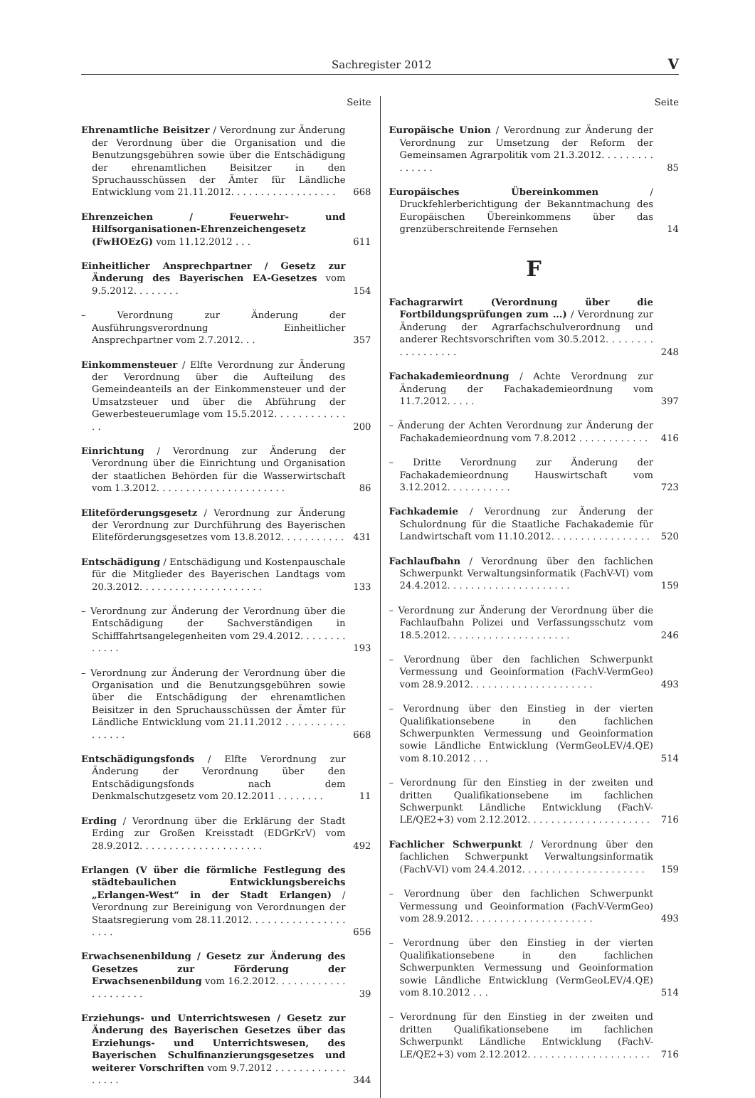Sachregister 2012 V
Seite
Ehrenamtliche Beisitzer / Verordnung zur Änderung der Verordnung über die Organisation und die Benutzungsgebühren sowie über die Entschädigung der ehrenamtlichen Beisitzer in den Spruchausschüssen der Ämter für Ländliche Entwicklung vom 21.11.2012. . . . . . . . . . . . . . . . . .
668
Ehrenzeichen / Feuerwehr- und Hilfsorganisationen-Ehrenzeichengesetz (FwHOEzG) vom 11.12.2012 . . .
611
Einheitlicher Ansprechpartner / Gesetz zur Änderung des Bayerischen EA-Gesetzes vom 9.5.2012. . . . . . . .
154
– Verordnung zur Änderung der Ausführungsverordnung Einheitlicher Ansprechpartner vom 2.7.2012. . .
357
Einkommensteuer / Elfte Verordnung zur Änderung der Verordnung über die Aufteilung des Gemeindeanteils an der Einkommensteuer und der Umsatzsteuer und über die Abführung der Gewerbesteuerumlage vom 15.5.2012. . . . . . . . . . . . . .
200
Einrichtung / Verordnung zur Änderung der Verordnung über die Einrichtung und Organisation der staatlichen Behörden für die Wasserwirtschaft vom 1.3.2012. . . . . . . . . . . . . . . . . . . . . .
86
Eliteförderungsgesetz / Verordnung zur Änderung der Verordnung zur Durchführung des Bayerischen Eliteförderungsgesetzes vom 13.8.2012. . . . . . . . . . .
431
Entschädigung / Entschädigung und Kostenpauschale für die Mitglieder des Bayerischen Landtags vom 20.3.2012. . . . . . . . . . . . . . . . . . . . .
133
– Verordnung zur Änderung der Verordnung über die Entschädigung der Sachverständigen in Schifffahrtsangelegenheiten vom 29.4.2012. . . . . . . . . . . . .
193
– Verordnung zur Änderung der Verordnung über die Organisation und die Benutzungsgebühren sowie über die Entschädigung der ehrenamtlichen Beisitzer in den Spruchausschüssen der Ämter für Ländliche Entwicklung vom 21.11.2012 . . . . . . . . . . . . . . . .
668
Entschädigungsfonds / Elfte Verordnung zur Änderung der Verordnung über den Entschädigungsfonds nach dem Denkmalschutzgesetz vom 20.12.2011 . . . . . . . .
11
Erding / Verordnung über die Erklärung der Stadt Erding zur Großen Kreisstadt (EDGrKrV) vom 28.9.2012. . . . . . . . . . . . . . . . . . . . .
492
Erlangen (V über die förmliche Festlegung des städtebaulichen Entwicklungsbereichs „Erlangen-West“ in der Stadt Erlangen) / Verordnung zur Bereinigung von Verordnungen der Staatsregierung vom 28.11.2012. . . . . . . . . . . . . . . . . . . .
656
Erwachsenenbildung / Gesetz zur Änderung des Gesetzes zur Förderung der Erwachsenenbildung vom 16.2.2012. . . . . . . . . . . . . . . . . . . . .
39
Erziehungs- und Unterrichtswesen / Gesetz zur Änderung des Bayerischen Gesetzes über das Erziehungs- und Unterrichtswesen, des Bayerischen Schulfinanzierungsgesetzes und weiterer Vorschriften vom 9.7.2012 . . . . . . . . . . . . . . . . .
344
Seite
Europäische Union / Verordnung zur Änderung der Verordnung zur Umsetzung der Reform der Gemeinsamen Agrarpolitik vom 21.3.2012. . . . . . . . . . . . . . .
85
Europäisches Übereinkommen / Druckfehlerberichtigung der Bekanntmachung des Europäischen Übereinkommens über das grenzüberschreitende Fernsehen
14
F
Fachagrarwirt (Verordnung über die Fortbildungsprüfungen zum ...) / Verordnung zur Änderung der Agrarfachschulverordnung und anderer Rechtsvorschriften vom 30.5.2012. . . . . . . . . . . . . . . . . .
248
Fachakademieordnung / Achte Verordnung zur Änderung der Fachakademieordnung vom 11.7.2012. . . . .
397
– Änderung der Achten Verordnung zur Änderung der Fachakademieordnung vom 7.8.2012 . . . . . . . . . . . .
416
– Dritte Verordnung zur Änderung der Fachakademieordnung Hauswirtschaft vom 3.12.2012. . . . . . . . . . .
723
Fachkademie / Verordnung zur Änderung der Schulordnung für die Staatliche Fachakademie für Landwirtschaft vom 11.10.2012. . . . . . . . . . . . . . . . .
520
Fachlaufbahn / Verordnung über den fachlichen Schwerpunkt Verwaltungsinformatik (FachV-VI) vom 24.4.2012. . . . . . . . . . . . . . . . . . . . .
159
– Verordnung zur Änderung der Verordnung über die Fachlaufbahn Polizei und Verfassungsschutz vom 18.5.2012. . . . . . . . . . . . . . . . . . . . .
246
– Verordnung über den fachlichen Schwerpunkt Vermessung und Geoinformation (FachV-VermGeo) vom 28.9.2012. . . . . . . . . . . . . . . . . . . . .
493
– Verordnung über den Einstieg in der vierten Qualifikationsebene in den fachlichen Schwerpunkten Vermessung und Geoinformation sowie Ländliche Entwicklung (VermGeoLEV/4.QE) vom 8.10.2012 . . .
514
– Verordnung für den Einstieg in der zweiten und dritten Qualifikationsebene im fachlichen Schwerpunkt Ländliche Entwicklung (FachV-LE/QE2+3) vom 2.12.2012. . . . . . . . . . . . . . . . . . . . .
716
Fachlicher Schwerpunkt / Verordnung über den fachlichen Schwerpunkt Verwaltungsinformatik (FachV-VI) vom 24.4.2012. . . . . . . . . . . . . . . . . . . . .
159
– Verordnung über den fachlichen Schwerpunkt Vermessung und Geoinformation (FachV-VermGeo) vom 28.9.2012. . . . . . . . . . . . . . . . . . . . .
493
– Verordnung über den Einstieg in der vierten Qualifikationsebene in den fachlichen Schwerpunkten Vermessung und Geoinformation sowie Ländliche Entwicklung (VermGeoLEV/4.QE) vom 8.10.2012 . . .
514
– Verordnung für den Einstieg in der zweiten und dritten Qualifikationsebene im fachlichen Schwerpunkt Ländliche Entwicklung (FachV-LE/QE2+3) vom 2.12.2012. . . . . . . . . . . . . . . . . . . . .
716